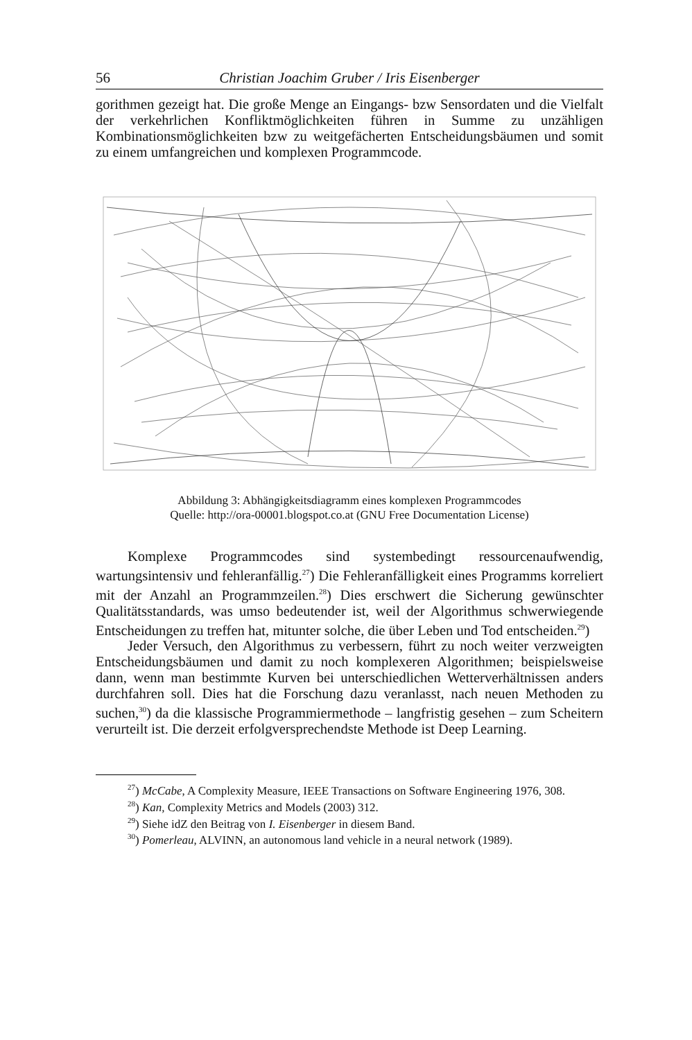56 Christian Joachim Gruber / Iris Eisenberger
gorithmen gezeigt hat. Die große Menge an Eingangs- bzw Sensordaten und die Vielfalt der verkehrlichen Konfliktmöglichkeiten führen in Summe zu unzähligen Kombinationsmöglichkeiten bzw zu weitgefächerten Entscheidungsbäumen und somit zu einem umfangreichen und komplexen Programmcode.
Abbildung 3: Abhängigkeitsdiagramm eines komplexen Programmcodes
Quelle: http://ora-00001.blogspot.co.at (GNU Free Documentation License)
Komplexe Programmcodes sind systembedingt ressourcenaufwendig, wartungsintensiv und fehleranfällig.<sup>27</sup>) Die Fehleranfälligkeit eines Programms korreliert mit der Anzahl an Programmzeilen.<sup>28</sup>) Dies erschwert die Sicherung gewünschter Qualitätsstandards, was umso bedeutender ist, weil der Algorithmus schwerwiegende Entscheidungen zu treffen hat, mitunter solche, die über Leben und Tod entscheiden.<sup>29</sup>)
Jeder Versuch, den Algorithmus zu verbessern, führt zu noch weiter verzweigten Entscheidungsbäumen und damit zu noch komplexeren Algorithmen; beispielsweise dann, wenn man bestimmte Kurven bei unterschiedlichen Wetterverhältnissen anders durchfahren soll. Dies hat die Forschung dazu veranlasst, nach neuen Methoden zu suchen,<sup>30</sup>) da die klassische Programmiermethode – langfristig gesehen – zum Scheitern verurteilt ist. Die derzeit erfolgversprechendste Methode ist Deep Learning.
<sup>27</sup>) McCabe, A Complexity Measure, IEEE Transactions on Software Engineering 1976, 308.
<sup>28</sup>) Kan, Complexity Metrics and Models (2003) 312.
<sup>29</sup>) Siehe idZ den Beitrag von I. Eisenberger in diesem Band.
<sup>30</sup>) Pomerleau, ALVINN, an autonomous land vehicle in a neural network (1989).